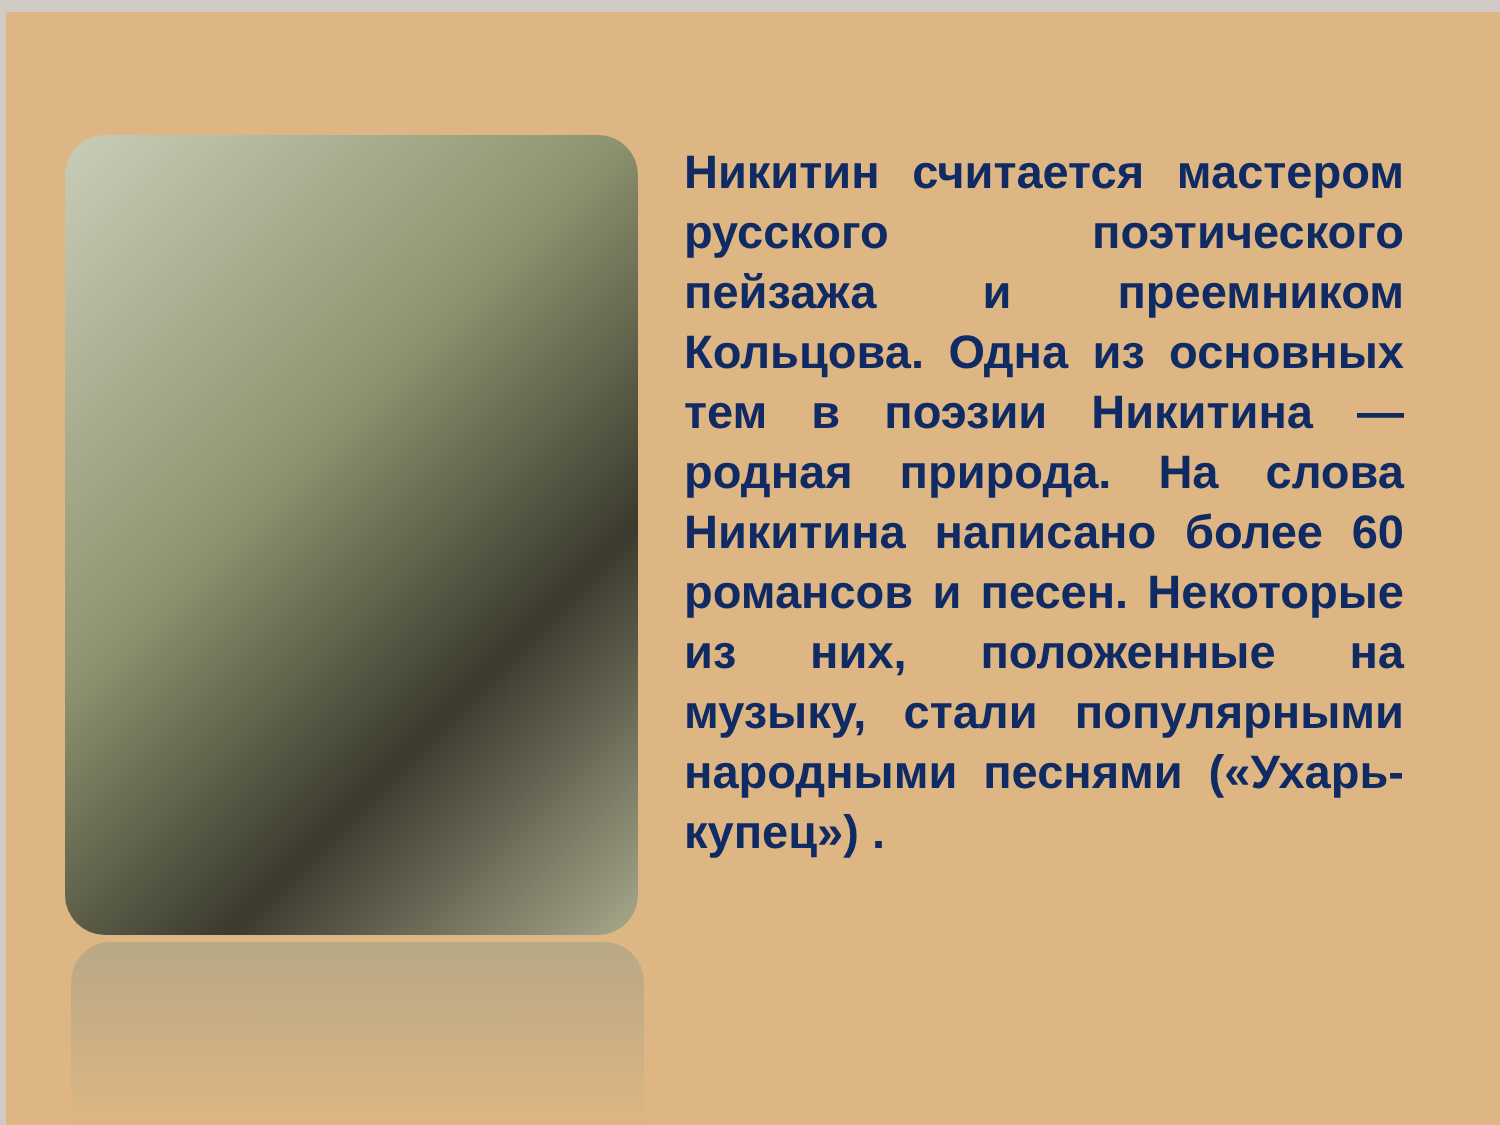Никитин считается мастером русского поэтического пейзажа и преемником Кольцова. Одна из основных тем в поэзии Никитина — родная природа. На слова Никитина написано более 60 романсов и песен. Некоторые из них, положенные на музыку, стали популярными народными песнями («Ухарь-купец») .